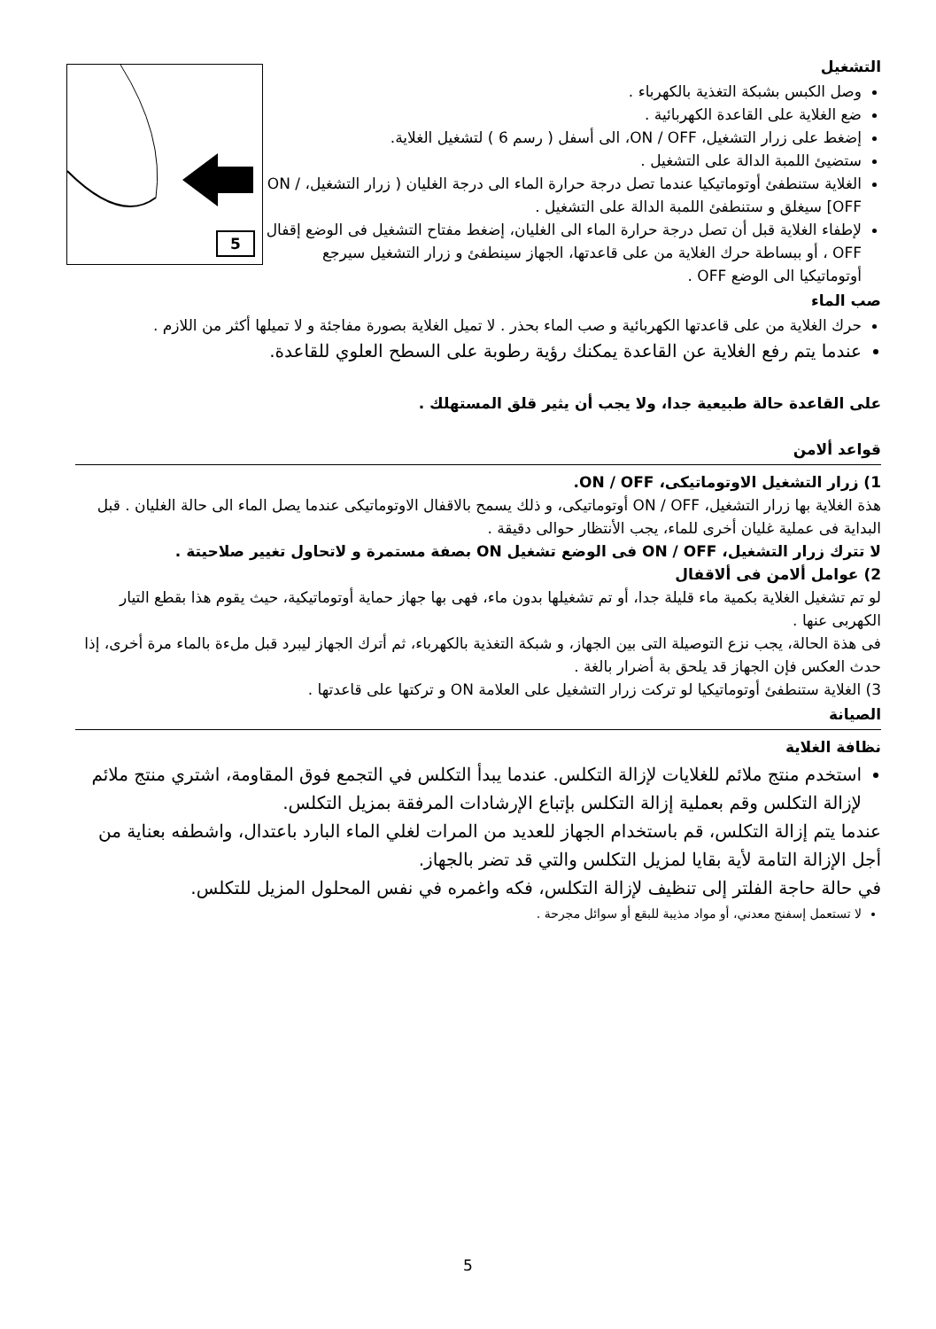5
التشغيل
وصل الكبس بشبكة التغذية بالكهرباء .
ضع الغلاية على القاعدة الكهربائية .
إضغط على زرار التشغيل، ON / OFF، الى أسفل ( رسم 6 ) لتشغيل الغلاية.
ستضيئ اللمبة الدالة على التشغيل .
الغلاية ستنطفئ أوتوماتيكيا عندما تصل درجة حرارة الماء الى درجة الغليان ( زرار التشغيل، ON / OFF] سيغلق و ستنطفئ اللمبة الدالة على التشغيل .
لإطفاء الغلاية قبل أن تصل درجة حرارة الماء الى الغليان، إضغط مفتاح التشغيل فى الوضع إقفال OFF ، أو ببساطة حرك الغلاية من على قاعدتها، الجهاز سينطفئ و زرار التشغيل سيرجع أوتوماتيكيا الى الوضع OFF .
صب الماء
حرك الغلاية من على قاعدتها الكهربائية و صب الماء بحذر . لا تميل الغلاية بصورة مفاجئة و لا تميلها أكثر من اللازم .
عندما يتم رفع الغلاية عن القاعدة يمكنك رؤية رطوبة على السطح العلوي للقاعدة.
على القاعدة حالة طبيعية جدا، ولا يجب أن يثير قلق المستهلك .
قواعد ألامن
1) زرار التشغيل الاوتوماتيكى، ON / OFF.
هذة الغلاية بها زرار التشغيل، ON / OFF أوتوماتيكى، و ذلك يسمح بالاقفال الاوتوماتيكى عندما يصل الماء الى حالة الغليان . قبل البداية فى عملية غليان أخرى للماء، يجب الأنتظار حوالى دقيقة .
لا تترك زرار التشغيل، ON / OFF فى الوضع تشغيل ON بصفة مستمرة و لاتحاول تغيير صلاحيتة .
2) عوامل ألامن فى ألاقفال
لو تم تشغيل الغلاية بكمية ماء قليلة جدا، أو تم تشغيلها بدون ماء، فهى بها جهاز حماية أوتوماتيكية، حيث يقوم هذا بقطع التيار الكهربى عنها .
فى هذة الحالة، يجب نزع التوصيلة التى بين الجهاز، و شبكة التغذية بالكهرباء، ثم أترك الجهاز ليبرد قبل ملءة بالماء مرة أخرى، إذا حدث العكس فإن الجهاز قد يلحق بة أضرار بالغة .
3) الغلاية ستنطفئ أوتوماتيكيا لو تركت زرار التشغيل على العلامة ON و تركتها على قاعدتها .
الصيانة
نظافة الغلاية
استخدم منتج ملائم للغلايات لإزالة التكلس. عندما يبدأ التكلس في التجمع فوق المقاومة، اشتري منتج ملائم لإزالة التكلس وقم بعملية إزالة التكلس بإتباع الإرشادات المرفقة بمزيل التكلس.
عندما يتم إزالة التكلس، قم باستخدام الجهاز للعديد من المرات لغلي الماء البارد باعتدال، واشطفه بعناية من أجل الإزالة التامة لأية بقايا لمزيل التكلس والتي قد تضر بالجهاز.
في حالة حاجة الفلتر إلى تنظيف لإزالة التكلس، فكه واغمره في نفس المحلول المزيل للتكلس.
لا تستعمل إسفنج معدني، أو مواد مذيبة للبقع أو سوائل مجرحة .
5